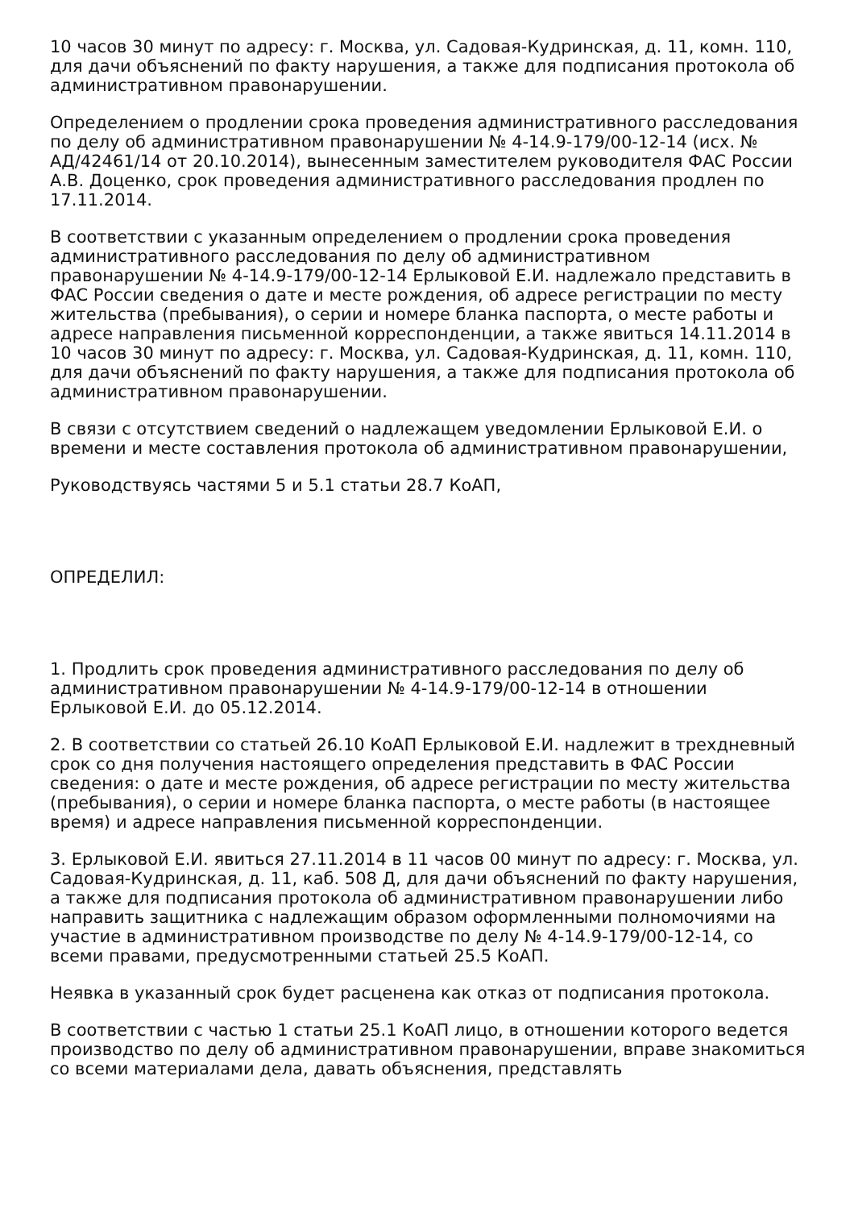10 часов 30 минут по адресу: г. Москва, ул. Садовая-Кудринская, д. 11, комн. 110, для дачи объяснений по факту нарушения, а также для подписания протокола об административном правонарушении.
Определением о продлении срока проведения административного расследования по делу об административном правонарушении № 4-14.9-179/00-12-14 (исх. № АД/42461/14 от 20.10.2014), вынесенным заместителем руководителя ФАС России А.В. Доценко, срок проведения административного расследования продлен по 17.11.2014.
В соответствии с указанным определением о продлении срока проведения административного расследования по делу об административном правонарушении № 4-14.9-179/00-12-14 Ерлыковой Е.И. надлежало представить в ФАС России сведения о дате и месте рождения, об адресе регистрации по месту жительства (пребывания), о серии и номере бланка паспорта, о месте работы и адресе направления письменной корреспонденции, а также явиться 14.11.2014 в 10 часов 30 минут по адресу: г. Москва, ул. Садовая-Кудринская, д. 11, комн. 110, для дачи объяснений по факту нарушения, а также для подписания протокола об административном правонарушении.
В связи с отсутствием сведений о надлежащем уведомлении Ерлыковой Е.И. о времени и месте составления протокола об административном правонарушении,
Руководствуясь частями 5 и 5.1 статьи 28.7 КоАП,
ОПРЕДЕЛИЛ:
1. Продлить срок проведения административного расследования по делу об административном правонарушении № 4-14.9-179/00-12-14 в отношении Ерлыковой Е.И. до 05.12.2014.
2. В соответствии со статьей 26.10 КоАП Ерлыковой Е.И. надлежит в трехдневный срок со дня получения настоящего определения представить в ФАС России сведения: о дате и месте рождения, об адресе регистрации по месту жительства (пребывания), о серии и номере бланка паспорта, о месте работы (в настоящее время) и адресе направления письменной корреспонденции.
3. Ерлыковой Е.И. явиться 27.11.2014 в 11 часов 00 минут по адресу: г. Москва, ул. Садовая-Кудринская, д. 11, каб. 508 Д, для дачи объяснений по факту нарушения, а также для подписания протокола об административном правонарушении либо направить защитника с надлежащим образом оформленными полномочиями на участие в административном производстве по делу № 4-14.9-179/00-12-14, со всеми правами, предусмотренными статьей 25.5 КоАП.
Неявка в указанный срок будет расценена как отказ от подписания протокола.
В соответствии с частью 1 статьи 25.1 КоАП лицо, в отношении которого ведется производство по делу об административном правонарушении, вправе знакомиться со всеми материалами дела, давать объяснения, представлять